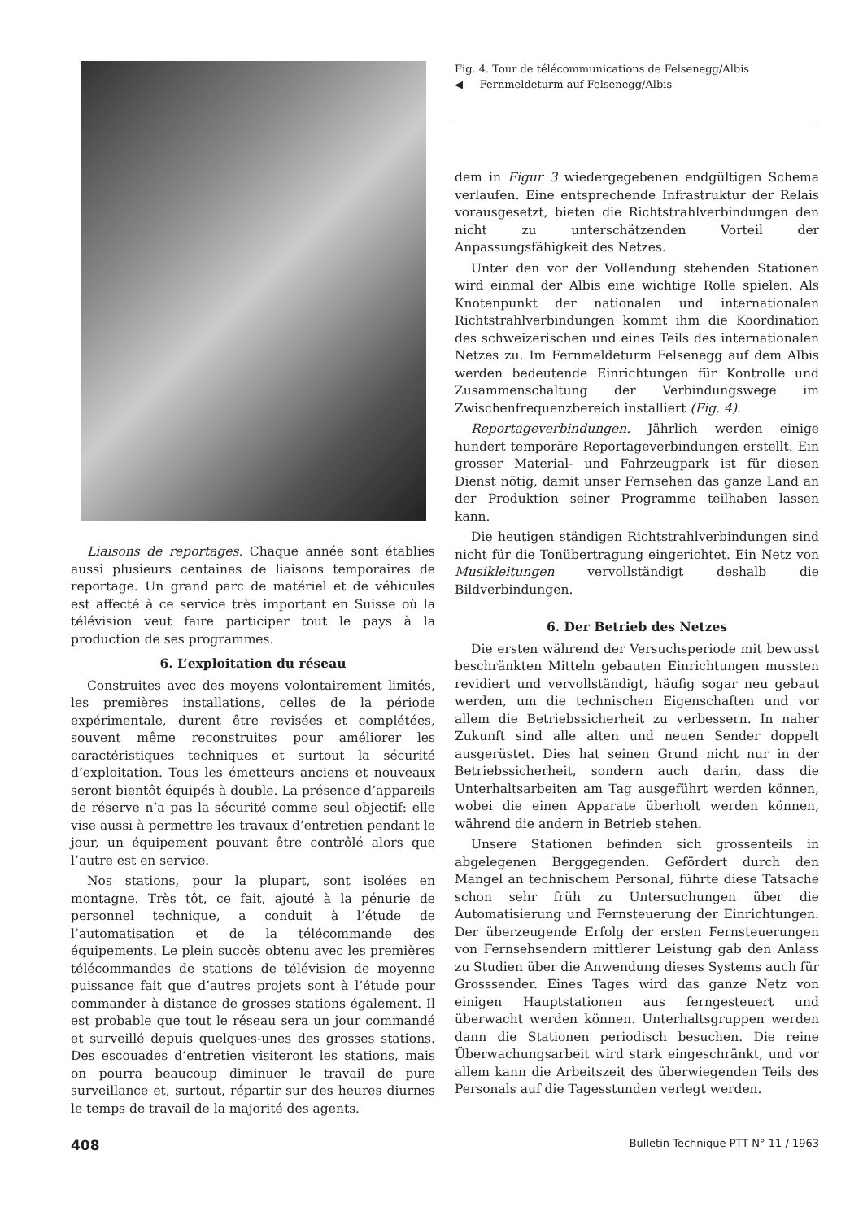Liaisons de reportages. Chaque année sont établies aussi plusieurs centaines de liaisons temporaires de reportage. Un grand parc de matériel et de véhicules est affecté à ce service très important en Suisse où la télévision veut faire participer tout le pays à la production de ses programmes.
6. L’exploitation du réseau
Construites avec des moyens volontairement limités, les premières installations, celles de la période expérimentale, durent être revisées et complétées, souvent même reconstruites pour améliorer les caractéristiques techniques et surtout la sécurité d’exploitation. Tous les émetteurs anciens et nouveaux seront bientôt équipés à double. La présence d’appareils de réserve n’a pas la sécurité comme seul objectif: elle vise aussi à permettre les travaux d’entretien pendant le jour, un équipement pouvant être contrôlé alors que l’autre est en service.
Nos stations, pour la plupart, sont isolées en montagne. Très tôt, ce fait, ajouté à la pénurie de personnel technique, a conduit à l’étude de l’automatisation et de la télécommande des équipements. Le plein succès obtenu avec les premières télécommandes de stations de télévision de moyenne puissance fait que d’autres projets sont à l’étude pour commander à distance de grosses stations également. Il est probable que tout le réseau sera un jour commandé et surveillé depuis quelques-unes des grosses stations. Des escouades d’entretien visiteront les stations, mais on pourra beaucoup diminuer le travail de pure surveillance et, surtout, répartir sur des heures diurnes le temps de travail de la majorité des agents.
Fig. 4. Tour de télécommunications de Felsenegg/Albis
◀ Fernmeldeturm auf Felsenegg/Albis
dem in Figur 3 wiedergegebenen endgültigen Schema verlaufen. Eine entsprechende Infrastruktur der Relais vorausgesetzt, bieten die Richtstrahlverbindungen den nicht zu unterschätzenden Vorteil der Anpassungsfähigkeit des Netzes.
Unter den vor der Vollendung stehenden Stationen wird einmal der Albis eine wichtige Rolle spielen. Als Knotenpunkt der nationalen und internationalen Richtstrahlverbindungen kommt ihm die Koordination des schweizerischen und eines Teils des internationalen Netzes zu. Im Fernmeldeturm Felsenegg auf dem Albis werden bedeutende Einrichtungen für Kontrolle und Zusammenschaltung der Verbindungswege im Zwischenfrequenzbereich installiert (Fig. 4).
Reportageverbindungen. Jährlich werden einige hundert temporäre Reportageverbindungen erstellt. Ein grosser Material- und Fahrzeugpark ist für diesen Dienst nötig, damit unser Fernsehen das ganze Land an der Produktion seiner Programme teilhaben lassen kann.
Die heutigen ständigen Richtstrahlverbindungen sind nicht für die Tonübertragung eingerichtet. Ein Netz von Musikleitungen vervollständigt deshalb die Bildverbindungen.
6. Der Betrieb des Netzes
Die ersten während der Versuchsperiode mit bewusst beschränkten Mitteln gebauten Einrichtungen mussten revidiert und vervollständigt, häufig sogar neu gebaut werden, um die technischen Eigenschaften und vor allem die Betriebssicherheit zu verbessern. In naher Zukunft sind alle alten und neuen Sender doppelt ausgerüstet. Dies hat seinen Grund nicht nur in der Betriebssicherheit, sondern auch darin, dass die Unterhaltsarbeiten am Tag ausgeführt werden können, wobei die einen Apparate überholt werden können, während die andern in Betrieb stehen.
Unsere Stationen befinden sich grossenteils in abgelegenen Berggegenden. Gefördert durch den Mangel an technischem Personal, führte diese Tatsache schon sehr früh zu Untersuchungen über die Automatisierung und Fernsteuerung der Einrichtungen. Der überzeugende Erfolg der ersten Fernsteuerungen von Fernsehsendern mittlerer Leistung gab den Anlass zu Studien über die Anwendung dieses Systems auch für Grosssender. Eines Tages wird das ganze Netz von einigen Hauptstationen aus ferngesteuert und überwacht werden können. Unterhaltsgruppen werden dann die Stationen periodisch besuchen. Die reine Überwachungsarbeit wird stark eingeschränkt, und vor allem kann die Arbeitszeit des überwiegenden Teils des Personals auf die Tagesstunden verlegt werden.
408 Bulletin Technique PTT N° 11 / 1963